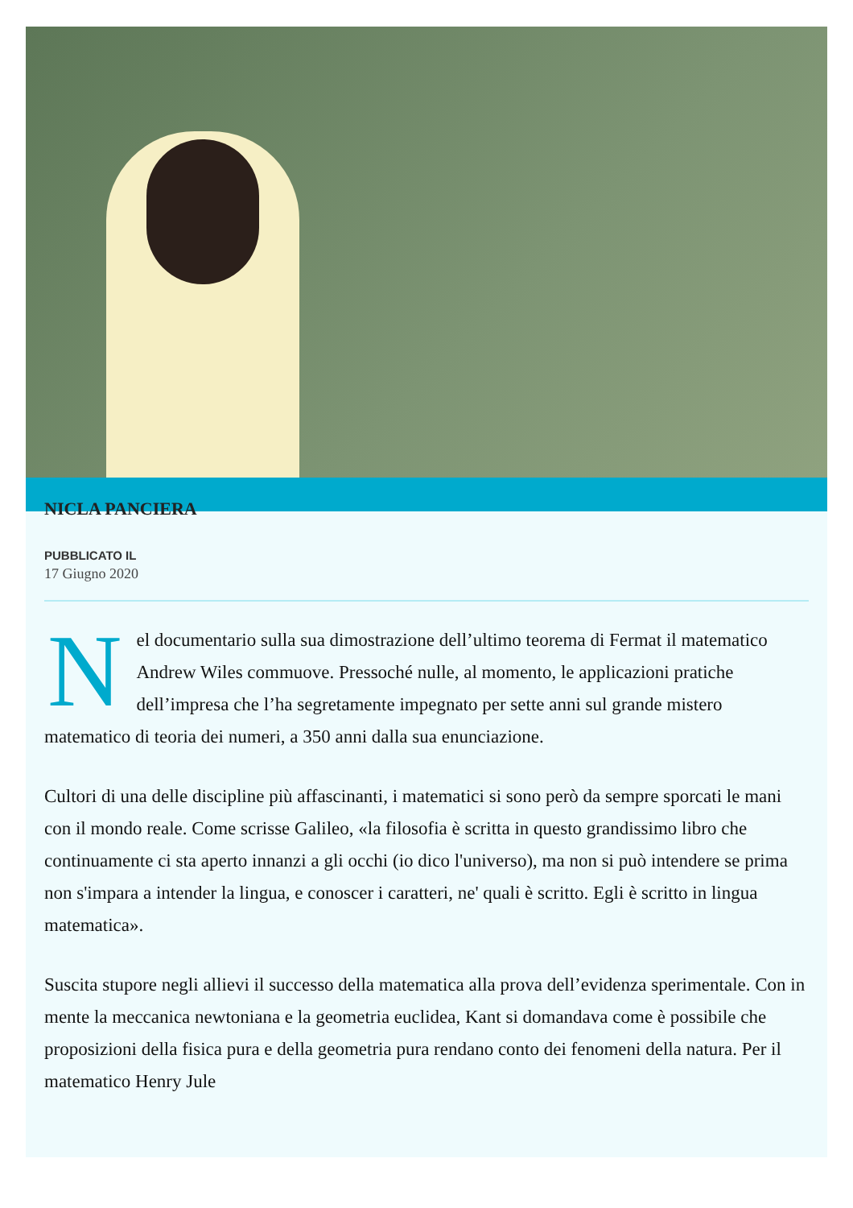NICLA PANCIERA
PUBBLICATO IL
17 Giugno 2020
Nel documentario sulla sua dimostrazione dell’ultimo teorema di Fermat il matematico Andrew Wiles commuove. Pressoché nulle, al momento, le applicazioni pratiche dell’impresa che l’ha segretamente impegnato per sette anni sul grande mistero matematico di teoria dei numeri, a 350 anni dalla sua enunciazione.
Cultori di una delle discipline più affascinanti, i matematici si sono però da sempre sporcati le mani con il mondo reale. Come scrisse Galileo, «la filosofia è scritta in questo grandissimo libro che continuamente ci sta aperto innanzi a gli occhi (io dico l'universo), ma non si può intendere se prima non s'impara a intender la lingua, e conoscer i caratteri, ne' quali è scritto. Egli è scritto in lingua matematica».
Suscita stupore negli allievi il successo della matematica alla prova dell’evidenza sperimentale. Con in mente la meccanica newtoniana e la geometria euclidea, Kant si domandava come è possibile che proposizioni della fisica pura e della geometria pura rendano conto dei fenomeni della natura. Per il matematico Henry Jule